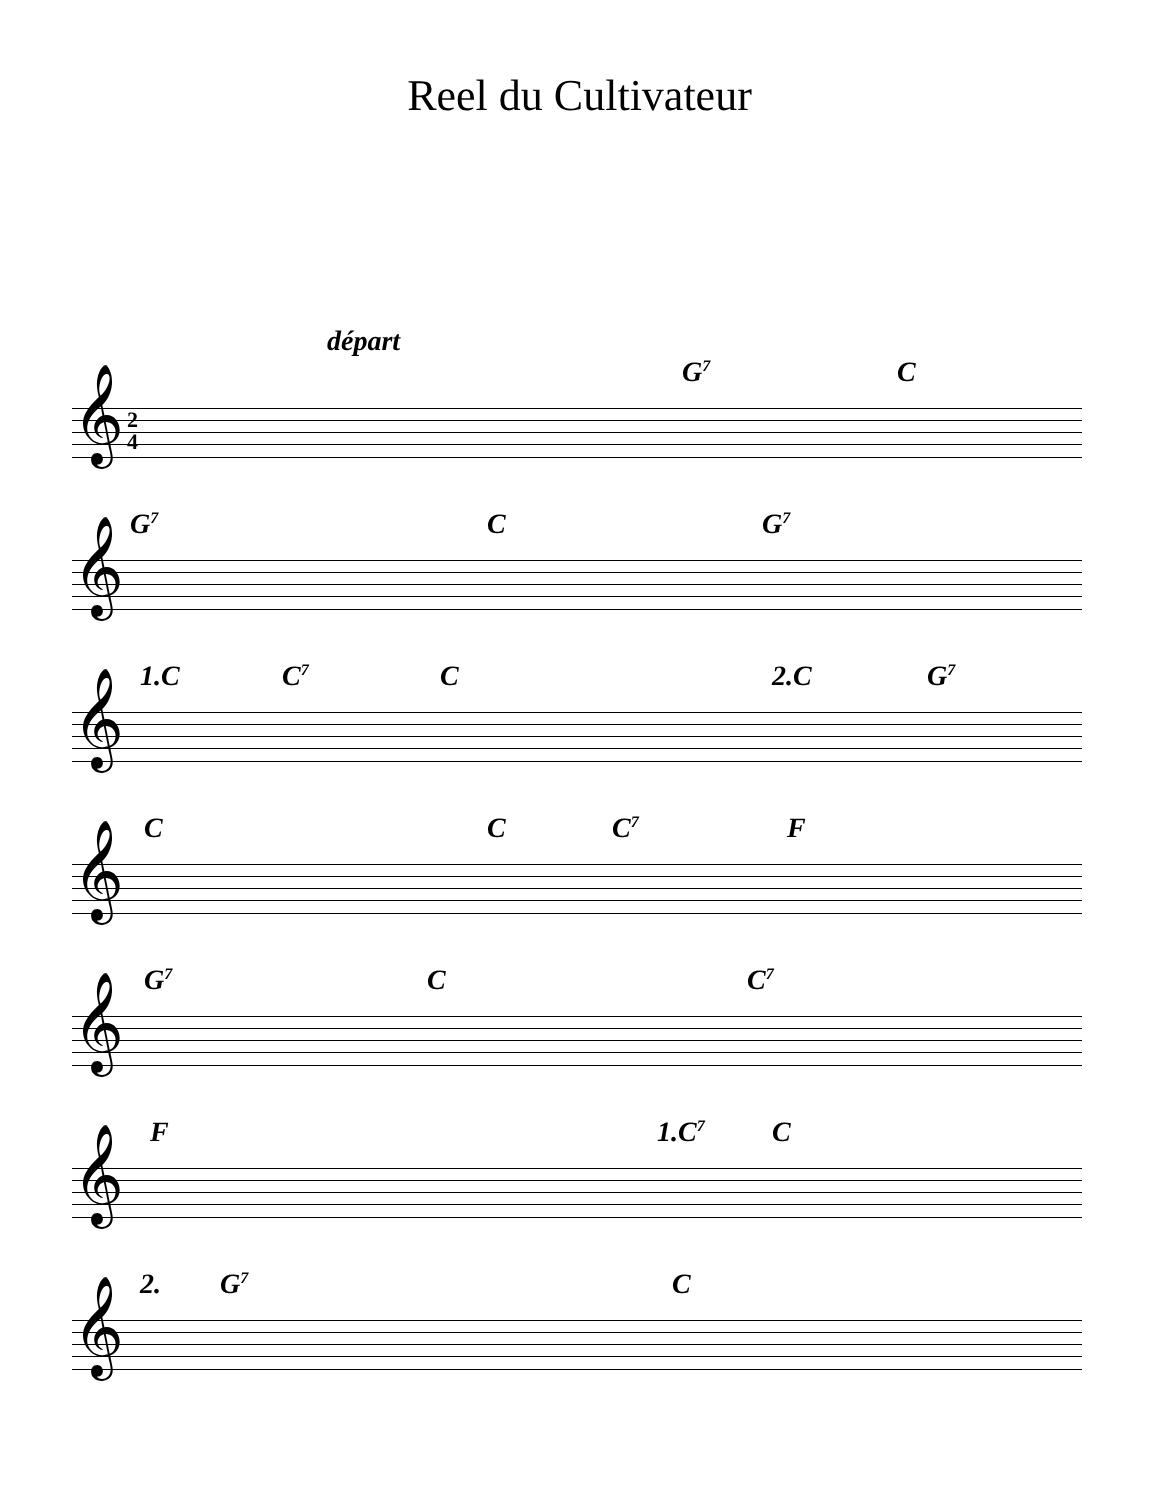Reel du Cultivateur
départ
𝄞 2
4
G<sup>7</sup> C
𝄞
G<sup>7</sup> C G<sup>7</sup>
𝄞
1.C C<sup>7</sup> C 2.C G<sup>7</sup>
𝄞
C C C<sup>7</sup> F
𝄞
G<sup>7</sup> C C<sup>7</sup>
𝄞
F 1.C<sup>7</sup> C
𝄞
2. G<sup>7</sup> C